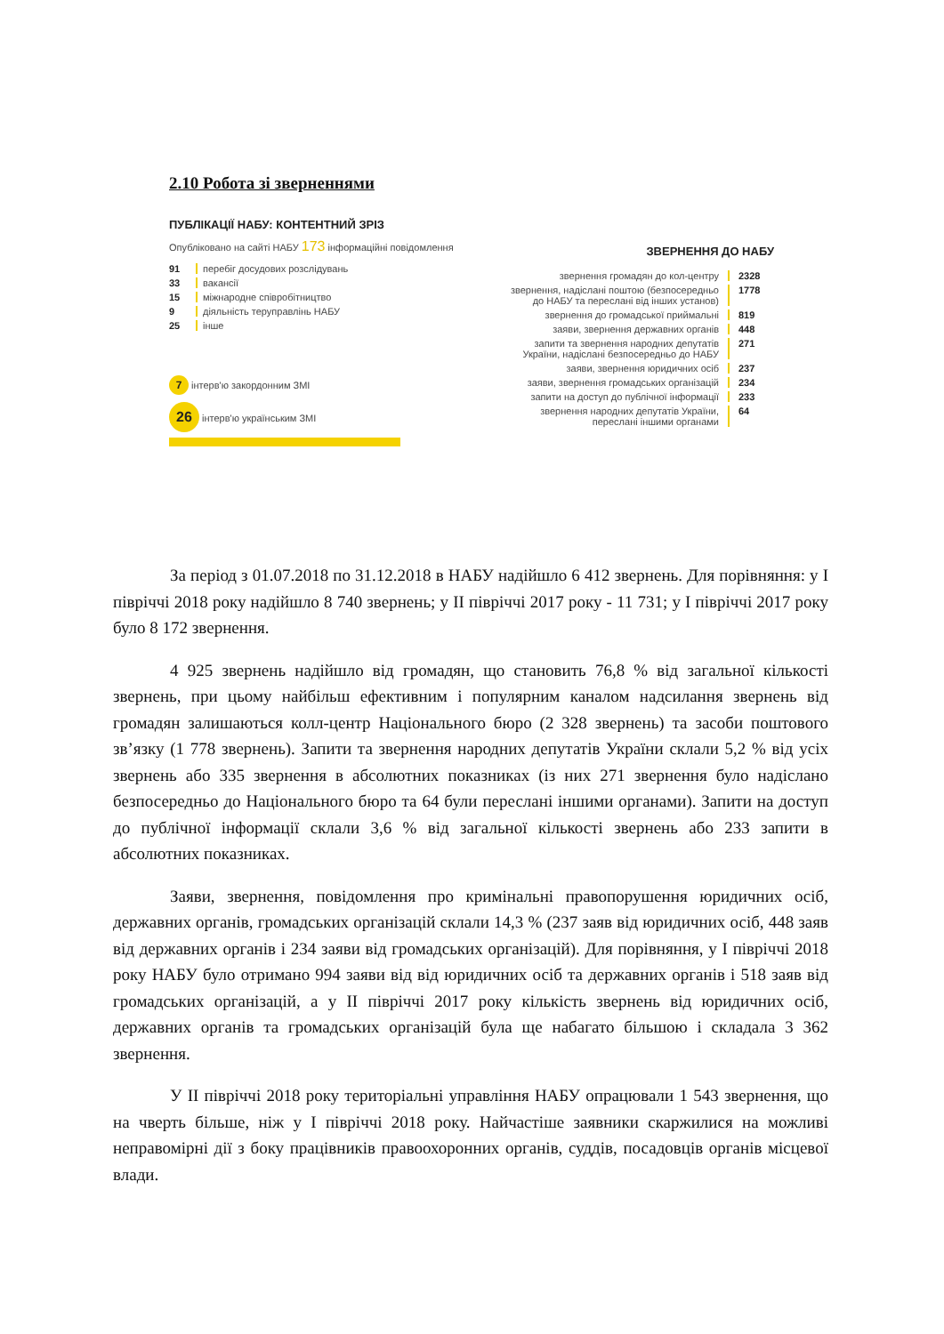2.10 Робота зі зверненнями
ПУБЛІКАЦІЇ НАБУ: КОНТЕНТНИЙ ЗРІЗ
Опубліковано на сайті НАБУ 173 інформаційні повідомлення
91 перебіг досудових розслідувань
33 вакансії
15 міжнародне співробітництво
9 діяльність теруправлінь НАБУ
25 інше
7 інтерв'ю закордонним ЗМІ
26 інтерв'ю українським ЗМІ
ЗВЕРНЕННЯ ДО НАБУ
звернення громадян до кол-центру 2328
звернення, надіслані поштою (безпосередньо
до НАБУ та переслані від інших установ) 1778
звернення до громадської приймальні 819
заяви, звернення державних органів 448
запити та звернення народних депутатів
України, надіслані безпосередньо до НАБУ 271
заяви, звернення юридичних осіб 237
заяви, звернення громадських організацій 234
запити на доступ до публічної інформації 233
звернення народних депутатів України,
переслані іншими органами 64
За період з 01.07.2018 по 31.12.2018 в НАБУ надійшло 6 412 звернень. Для порівняння: у І півріччі 2018 року надійшло 8 740 звернень; у ІІ півріччі 2017 року - 11 731; у І півріччі 2017 року було 8 172 звернення.
4 925 звернень надійшло від громадян, що становить 76,8 % від загальної кількості звернень, при цьому найбільш ефективним і популярним каналом надсилання звернень від громадян залишаються колл-центр Національного бюро (2 328 звернень) та засоби поштового зв’язку (1 778 звернень). Запити та звернення народних депутатів України склали 5,2 % від усіх звернень або 335 звернення в абсолютних показниках (із них 271 звернення було надіслано безпосередньо до Національного бюро та 64 були переслані іншими органами). Запити на доступ до публічної інформації склали 3,6 % від загальної кількості звернень або 233 запити в абсолютних показниках.
Заяви, звернення, повідомлення про кримінальні правопорушення юридичних осіб, державних органів, громадських організацій склали 14,3 % (237 заяв від юридичних осіб, 448 заяв від державних органів і 234 заяви від громадських організацій). Для порівняння, у І півріччі 2018 року НАБУ було отримано 994 заяви від від юридичних осіб та державних органів і 518 заяв від громадських організацій, а у ІІ півріччі 2017 року кількість звернень від юридичних осіб, державних органів та громадських організацій була ще набагато більшою і складала 3 362 звернення.
У ІІ півріччі 2018 року територіальні управління НАБУ опрацювали 1 543 звернення, що на чверть більше, ніж у І півріччі 2018 року. Найчастіше заявники скаржилися на можливі неправомірні дії з боку працівників правоохоронних органів, суддів, посадовців органів місцевої влади.